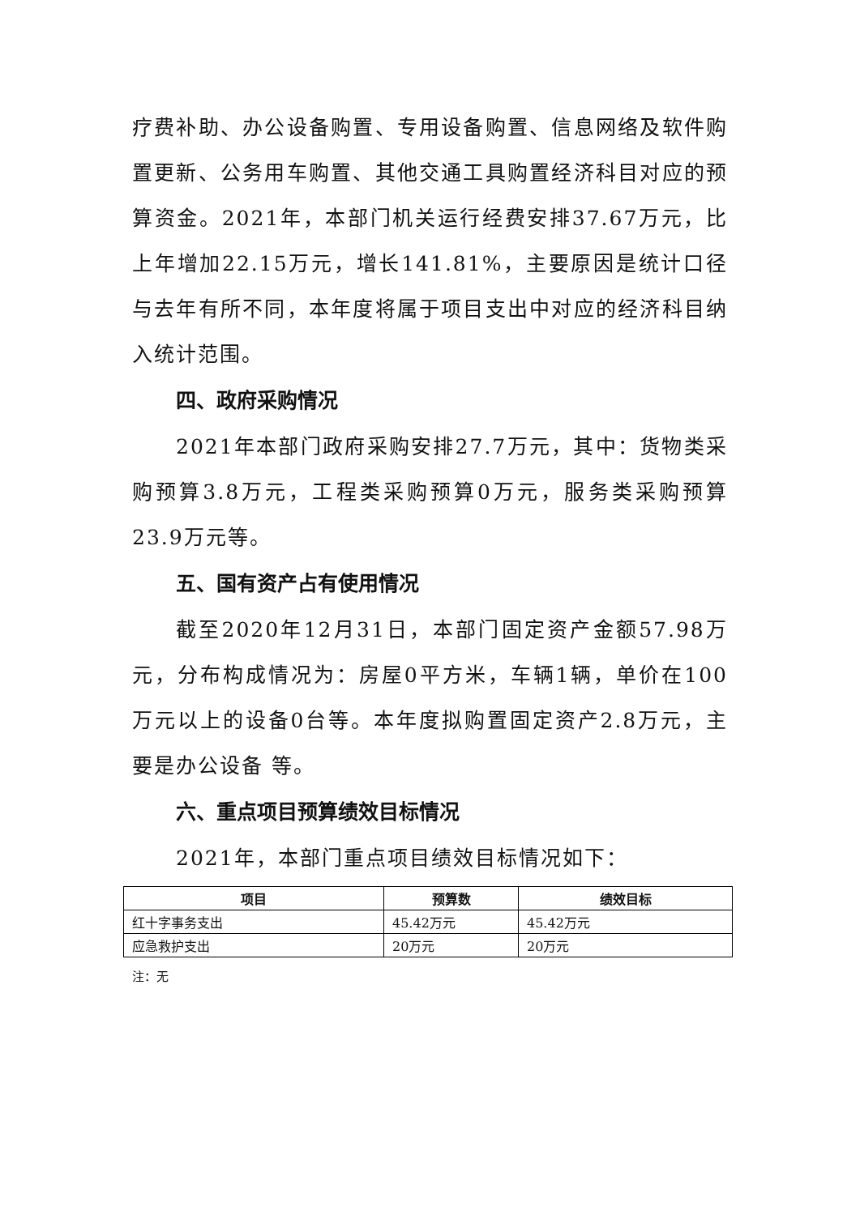疗费补助、办公设备购置、专用设备购置、信息网络及软件购置更新、公务用车购置、其他交通工具购置经济科目对应的预算资金。2021年，本部门机关运行经费安排37.67万元，比上年增加22.15万元，增长141.81%，主要原因是统计口径与去年有所不同，本年度将属于项目支出中对应的经济科目纳入统计范围。
四、政府采购情况
2021年本部门政府采购安排27.7万元，其中：货物类采购预算3.8万元，工程类采购预算0万元，服务类采购预算23.9万元等。
五、国有资产占有使用情况
截至2020年12月31日，本部门固定资产金额57.98万元，分布构成情况为：房屋0平方米，车辆1辆，单价在100万元以上的设备0台等。本年度拟购置固定资产2.8万元，主要是办公设备 等。
六、重点项目预算绩效目标情况
2021年，本部门重点项目绩效目标情况如下：
| 项目 | 预算数 | 绩效目标 |
| --- | --- | --- |
| 红十字事务支出 | 45.42万元 | 45.42万元 |
| 应急救护支出 | 20万元 | 20万元 |
注：无